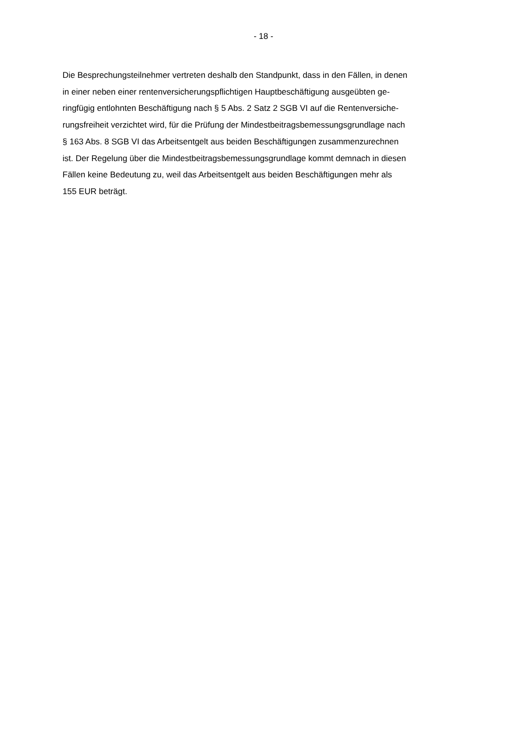- 18 -
Die Besprechungsteilnehmer vertreten deshalb den Standpunkt, dass in den Fällen, in denen
in einer neben einer rentenversicherungspflichtigen Hauptbeschäftigung ausgeübten ge-
ringfügig entlohnten Beschäftigung nach § 5 Abs. 2 Satz 2 SGB VI auf die Rentenversiche-
rungsfreiheit verzichtet wird, für die Prüfung der Mindestbeitragsbemessungsgrundlage nach
§ 163 Abs. 8 SGB VI das Arbeitsentgelt aus beiden Beschäftigungen zusammenzurechnen
ist. Der Regelung über die Mindestbeitragsbemessungsgrundlage kommt demnach in diesen
Fällen keine Bedeutung zu, weil das Arbeitsentgelt aus beiden Beschäftigungen mehr als
155 EUR beträgt.